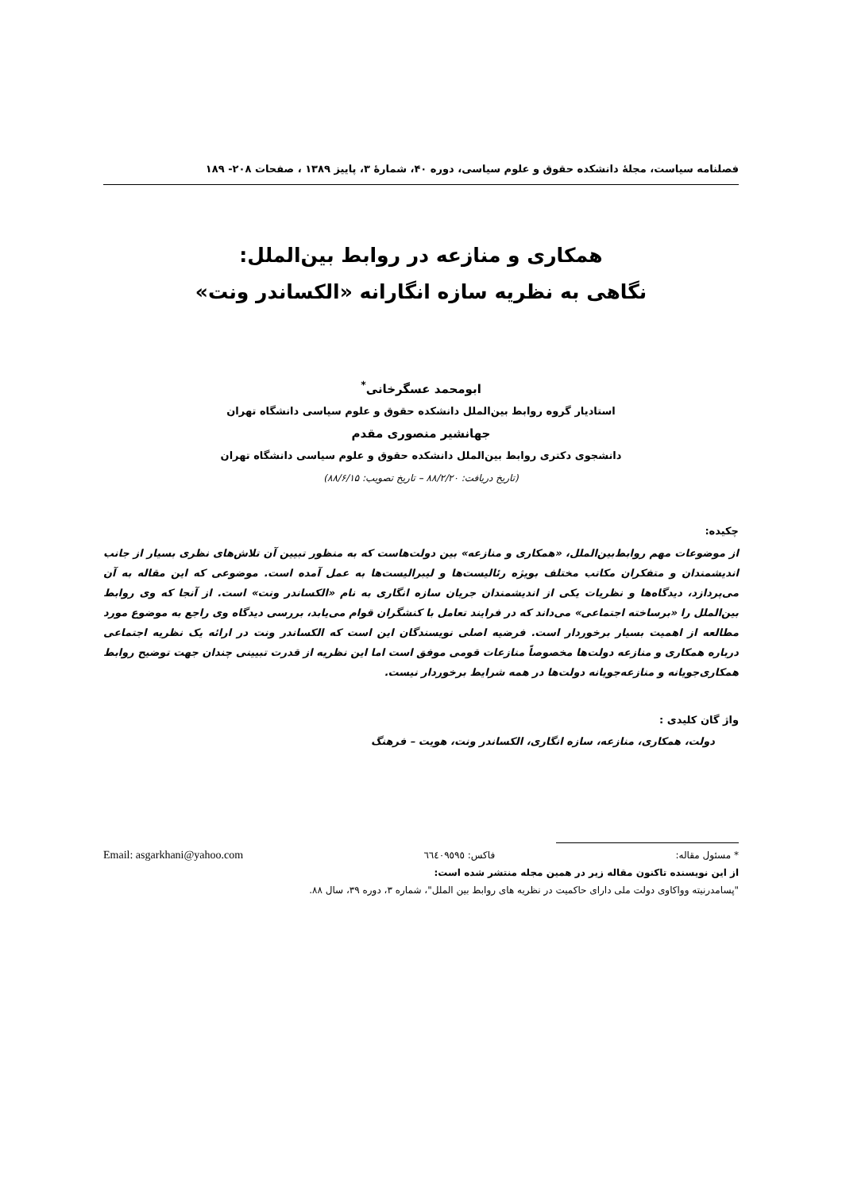فصلنامه سیاست، مجلهٔ دانشکده حقوق و علوم سیاسی، دوره ۴۰، شمارهٔ ۳، پاییز ۱۳۸۹ ، صفحات ۲۰۸- ۱۸۹
همکاری و منازعه در روابط بین‌الملل:
نگاهی به نظریه سازه انگارانه «الکساندر ونت»
ابومحمد عسگرخانی<sup>*</sup>
استادیار گروه روابط بین‌الملل دانشکده حقوق و علوم سیاسی دانشگاه تهران
جهانشیر منصوری مقدم
دانشجوی دکتری روابط بین‌الملل دانشکده حقوق و علوم سیاسی دانشگاه تهران
(تاریخ دریافت: ۸۸/۲/۲۰ – تاریخ تصویب: ۸۸/۶/۱۵)
چکیده:
از موضوعات مهم روابط‌بین‌الملل، «همکاری و منازعه» بین دولت‌هاست که به منظور تبیین آن تلاش‌های نظری بسیار از جانب اندیشمندان و متفکران مکاتب مختلف بویژه رئالیست‌ها و لیبرالیست‌ها به عمل آمده است. موضوعی که این مقاله به آن می‌پردازد، دیدگاه‌ها و نظریات یکی از اندیشمندان جریان سازه انگاری به نام «الکساندر ونت» است. از آنجا که وی روابط بین‌الملل را «برساخته اجتماعی» می‌داند که در فرایند تعامل با کنشگران قوام می‌یابد، بررسی دیدگاه وی راجع به موضوع مورد مطالعه از اهمیت بسیار برخوردار است. فرضیه اصلی نویسندگان این است که الکساندر ونت در ارائه یک نظریه اجتماعی درباره همکاری و منازعه دولت‌ها مخصوصاً منازعات قومی موفق است اما این نظریه از قدرت تبیینی چندان جهت توضیح روابط همکاری‌جویانه و منازعه‌جویانه دولت‌ها در همه شرایط برخوردار نیست.
واژ گان کلیدی :
دولت، همکاری، منازعه، سازه انگاری، الکساندر ونت، هویت – فرهنگ
* مسئول مقاله: فاکس: ٦٦٤٠٩٥٩٥ Email: asgarkhani@yahoo.com
از این نویسنده تاکنون مقاله زیر در همین مجله منتشر شده است:
"پسامدرنیته وواکاوی دولت ملی دارای حاکمیت در نظریه های روابط بین الملل"، شماره ۳، دوره ۳۹، سال ۸۸.